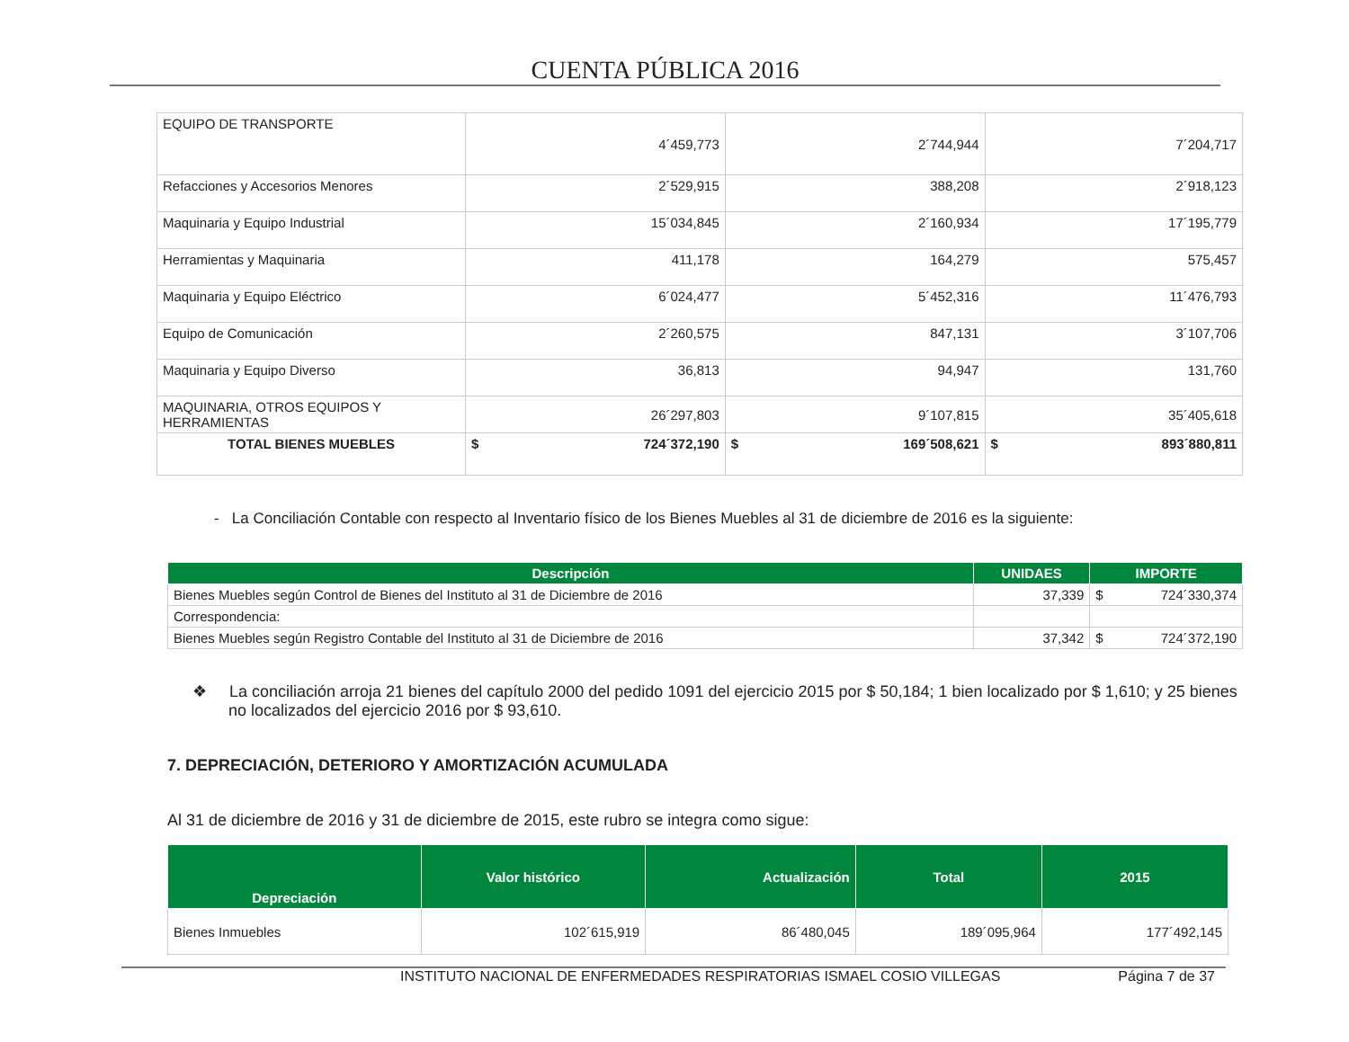CUENTA PÚBLICA 2016
| EQUIPO DE TRANSPORTE | 4´459,773 | 2´744,944 | 7´204,717 |
| Refacciones y Accesorios Menores | 2´529,915 | 388,208 | 2´918,123 |
| Maquinaria y Equipo Industrial | 15´034,845 | 2´160,934 | 17´195,779 |
| Herramientas y Maquinaria | 411,178 | 164,279 | 575,457 |
| Maquinaria y Equipo Eléctrico | 6´024,477 | 5´452,316 | 11´476,793 |
| Equipo de Comunicación | 2´260,575 | 847,131 | 3´107,706 |
| Maquinaria y Equipo Diverso | 36,813 | 94,947 | 131,760 |
| MAQUINARIA, OTROS EQUIPOS Y HERRAMIENTAS | 26´297,803 | 9´107,815 | 35´405,618 |
| TOTAL BIENES MUEBLES | $ 724´372,190 | $ 169´508,621 | $ 893´880,811 |
- La Conciliación Contable con respecto al Inventario físico de los Bienes Muebles al 31 de diciembre de 2016 es la siguiente:
| Descripción | UNIDAES | IMPORTE |
| --- | --- | --- |
| Bienes Muebles según Control de Bienes del Instituto al 31 de Diciembre de 2016 | 37,339 | $ 724´330,374 |
| Correspondencia: | | |
| Bienes Muebles según Registro Contable del Instituto al 31 de Diciembre de 2016 | 37,342 | $ 724´372,190 |
❖ La conciliación arroja 21 bienes del capítulo 2000 del pedido 1091 del ejercicio 2015 por $ 50,184; 1 bien localizado por $ 1,610; y 25 bienes no localizados del ejercicio 2016 por $ 93,610.
7. DEPRECIACIÓN, DETERIORO Y AMORTIZACIÓN ACUMULADA
Al 31 de diciembre de 2016 y 31 de diciembre de 2015, este rubro se integra como sigue:
| Depreciación | Valor histórico | Actualización | Total | 2015 |
| --- | --- | --- | --- | --- |
| Bienes Inmuebles | 102´615,919 | 86´480,045 | 189´095,964 | 177´492,145 |
INSTITUTO NACIONAL DE ENFERMEDADES RESPIRATORIAS ISMAEL COSIO VILLEGAS Página 7 de 37